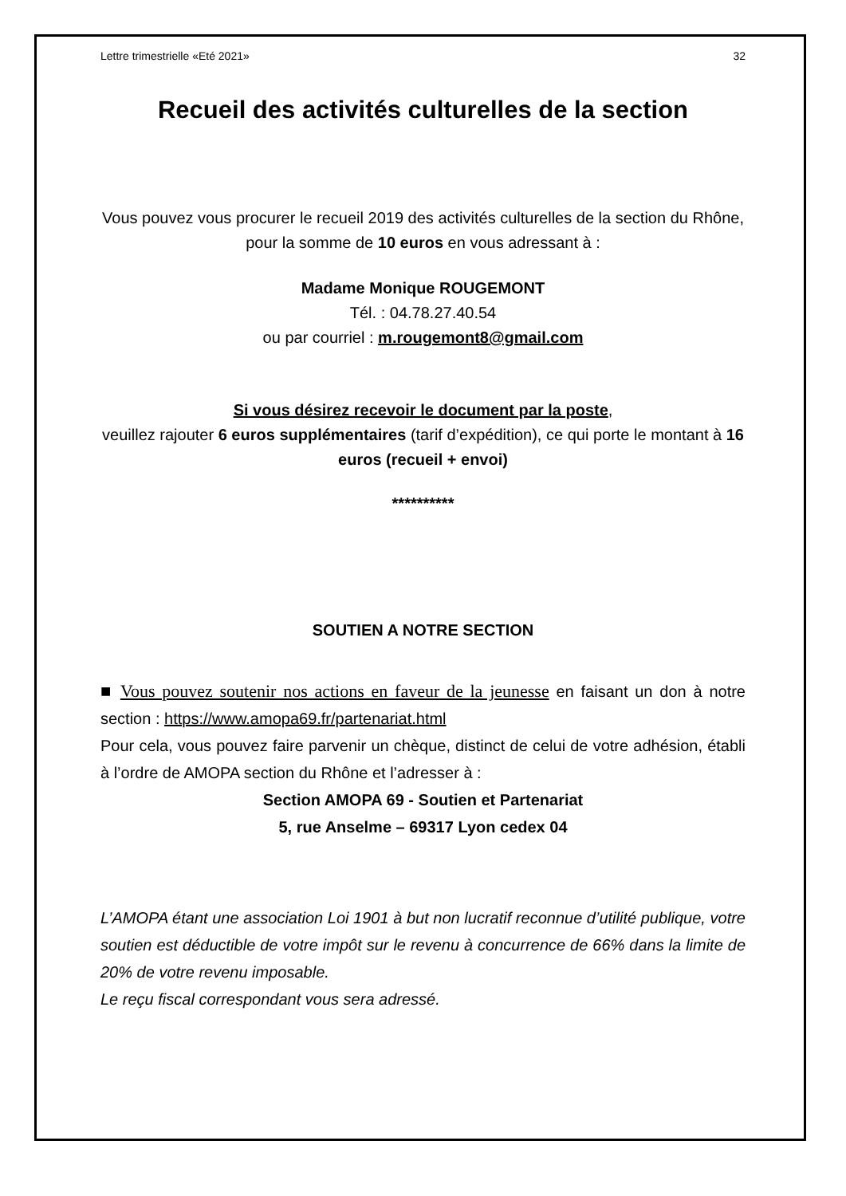Lettre trimestrielle «Eté 2021» 32
Recueil des activités culturelles de la section
Vous pouvez vous procurer le recueil 2019 des activités culturelles de la section du Rhône, pour la somme de 10 euros en vous adressant à :
Madame Monique ROUGEMONT
Tél. : 04.78.27.40.54
ou par courriel : m.rougemont8@gmail.com
Si vous désirez recevoir le document par la poste,
veuillez rajouter 6 euros supplémentaires (tarif d’expédition), ce qui porte le montant à 16 euros (recueil + envoi)
**********
SOUTIEN A NOTRE SECTION
■ Vous pouvez soutenir nos actions en faveur de la jeunesse en faisant un don à notre section : https://www.amopa69.fr/partenariat.html
Pour cela, vous pouvez faire parvenir un chèque, distinct de celui de votre adhésion, établi à l’ordre de AMOPA section du Rhône et l’adresser à :
Section AMOPA 69 - Soutien et Partenariat
5, rue Anselme – 69317 Lyon cedex 04
L’AMOPA étant une association Loi 1901 à but non lucratif reconnue d’utilité publique, votre soutien est déductible de votre impôt sur le revenu à concurrence de 66% dans la limite de 20% de votre revenu imposable.
Le reçu fiscal correspondant vous sera adressé.